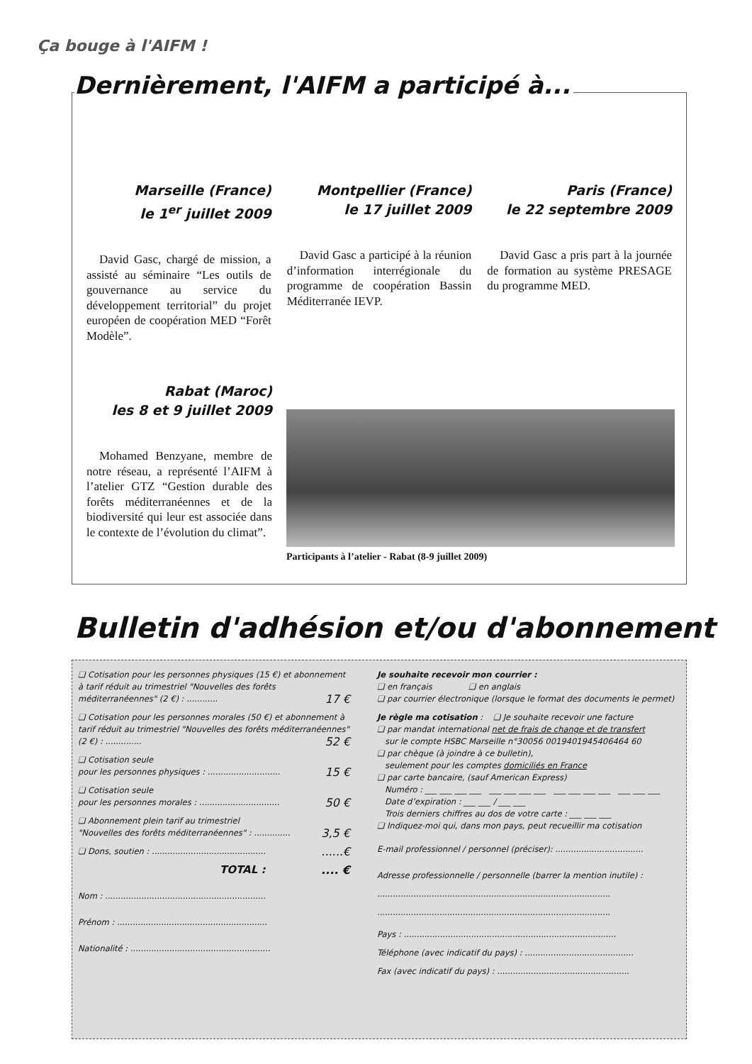Ça bouge à l'AIFM !
Dernièrement, l'AIFM a participé à...
Marseille (France)
le 1<sup>er</sup> juillet 2009
David Gasc, chargé de mission, a assisté au séminaire “Les outils de gouvernance au service du développement territorial” du projet européen de coopération MED “Forêt Modèle”.
Montpellier (France)
le 17 juillet 2009
David Gasc a participé à la réunion d’information interrégionale du programme de coopération Bassin Méditerranée IEVP.
Paris (France)
le 22 septembre 2009
David Gasc a pris part à la journée de formation au système PRESAGE du programme MED.
Rabat (Maroc)
les 8 et 9 juillet 2009
Mohamed Benzyane, membre de notre réseau, a représenté l’AIFM à l’atelier GTZ “Gestion durable des forêts méditerranéennes et de la biodiversité qui leur est associée dans le contexte de l’évolution du climat”.
Participants à l’atelier - Rabat (8-9 juillet 2009)
Bulletin d'adhésion et/ou d'abonnement
❑ Cotisation pour les personnes physiques (15 €) et abonnement à tarif réduit au trimestriel "Nouvelles des forêts méditerranéennes" (2 €) : ............ 17 €
❑ Cotisation pour les personnes morales (50 €) et abonnement à tarif réduit au trimestriel "Nouvelles des forêts méditerranéennes" (2 €) : .............. 52 €
❑ Cotisation seule
pour les personnes physiques : ............................ 15 €
❑ Cotisation seule
pour les personnes morales : ............................... 50 €
❑ Abonnement plein tarif au trimestriel
"Nouvelles des forêts méditerranéennes" : .............. 3,5 €
❑ Dons, soutien : ............................................ ......€
TOTAL : .... €
Nom : ..............................................................
Prénom : ..........................................................
Nationalité : ......................................................
Je souhaite recevoir mon courrier :
❑ en français ❑ en anglais
❑ par courrier électronique (lorsque le format des documents le permet)
Je règle ma cotisation : ❑ Je souhaite recevoir une facture
❑ par mandat international net de frais de change et de transfert
sur le compte HSBC Marseille n°30056 0019401945406464 60
❑ par chèque (à joindre à ce bulletin),
seulement pour les comptes domiciliés en France
❑ par carte bancaire, (sauf American Express)
Numéro : ___ ___ ___ ___ ___ ___ ___ ___ ___ ___ ___ ___ ___ ___ ___
Date d’expiration : ___ ___ / ___ ___
Trois derniers chiffres au dos de votre carte : ___ ___ ___
❑ Indiquez-moi qui, dans mon pays, peut recueillir ma cotisation
E-mail professionnel / personnel (préciser): ..................................
Adresse professionnelle / personnelle (barrer la mention inutile) :
..........................................................................................
..........................................................................................
Pays : ..................................................................................
Téléphone (avec indicatif du pays) : ..........................................
Fax (avec indicatif du pays) : ...................................................